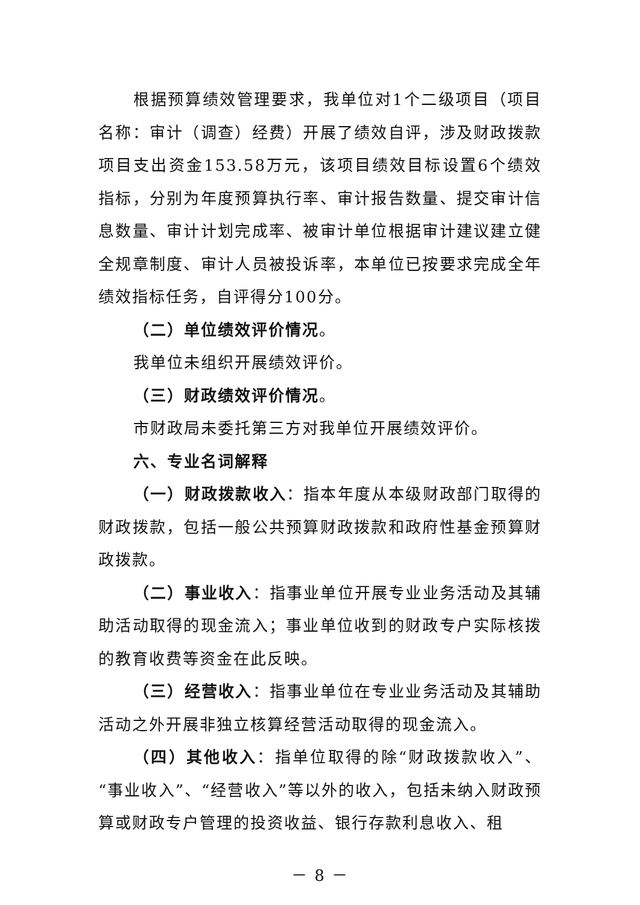根据预算绩效管理要求，我单位对1个二级项目（项目名称：审计（调查）经费）开展了绩效自评，涉及财政拨款项目支出资金153.58万元，该项目绩效目标设置6个绩效指标，分别为年度预算执行率、审计报告数量、提交审计信息数量、审计计划完成率、被审计单位根据审计建议建立健全规章制度、审计人员被投诉率，本单位已按要求完成全年绩效指标任务，自评得分100分。
（二）单位绩效评价情况。
我单位未组织开展绩效评价。
（三）财政绩效评价情况。
市财政局未委托第三方对我单位开展绩效评价。
六、专业名词解释
（一）财政拨款收入：指本年度从本级财政部门取得的财政拨款，包括一般公共预算财政拨款和政府性基金预算财政拨款。
（二）事业收入：指事业单位开展专业业务活动及其辅助活动取得的现金流入；事业单位收到的财政专户实际核拨的教育收费等资金在此反映。
（三）经营收入：指事业单位在专业业务活动及其辅助活动之外开展非独立核算经营活动取得的现金流入。
（四）其他收入：指单位取得的除“财政拨款收入”、“事业收入”、“经营收入”等以外的收入，包括未纳入财政预算或财政专户管理的投资收益、银行存款利息收入、租
－ 8 －